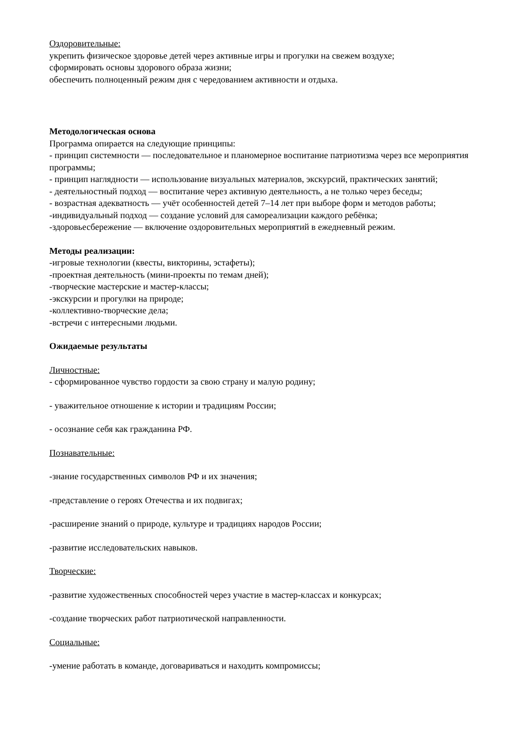Оздоровительные:
укрепить физическое здоровье детей через активные игры и прогулки на свежем воздухе;
сформировать основы здорового образа жизни;
обеспечить полноценный режим дня с чередованием активности и отдыха.
Методологическая основа
Программа опирается на следующие принципы:
- принцип системности — последовательное и планомерное воспитание патриотизма через все мероприятия программы;
- принцип наглядности — использование визуальных материалов, экскурсий, практических занятий;
- деятельностный подход — воспитание через активную деятельность, а не только через беседы;
- возрастная адекватность — учёт особенностей детей 7–14 лет при выборе форм и методов работы;
-индивидуальный подход — создание условий для самореализации каждого ребёнка;
-здоровьесбережение — включение оздоровительных мероприятий в ежедневный режим.
Методы реализации:
-игровые технологии (квесты, викторины, эстафеты);
-проектная деятельность (мини‑проекты по темам дней);
-творческие мастерские и мастер‑классы;
-экскурсии и прогулки на природе;
-коллективно‑творческие дела;
-встречи с интересными людьми.
Ожидаемые результаты
Личностные:
- сформированное чувство гордости за свою страну и малую родину;
- уважительное отношение к истории и традициям России;
- осознание себя как гражданина РФ.
Познавательные:
-знание государственных символов РФ и их значения;
-представление о героях Отечества и их подвигах;
-расширение знаний о природе, культуре и традициях народов России;
-развитие исследовательских навыков.
Творческие:
-развитие художественных способностей через участие в мастер‑классах и конкурсах;
-создание творческих работ патриотической направленности.
Социальные:
-умение работать в команде, договариваться и находить компромиссы;